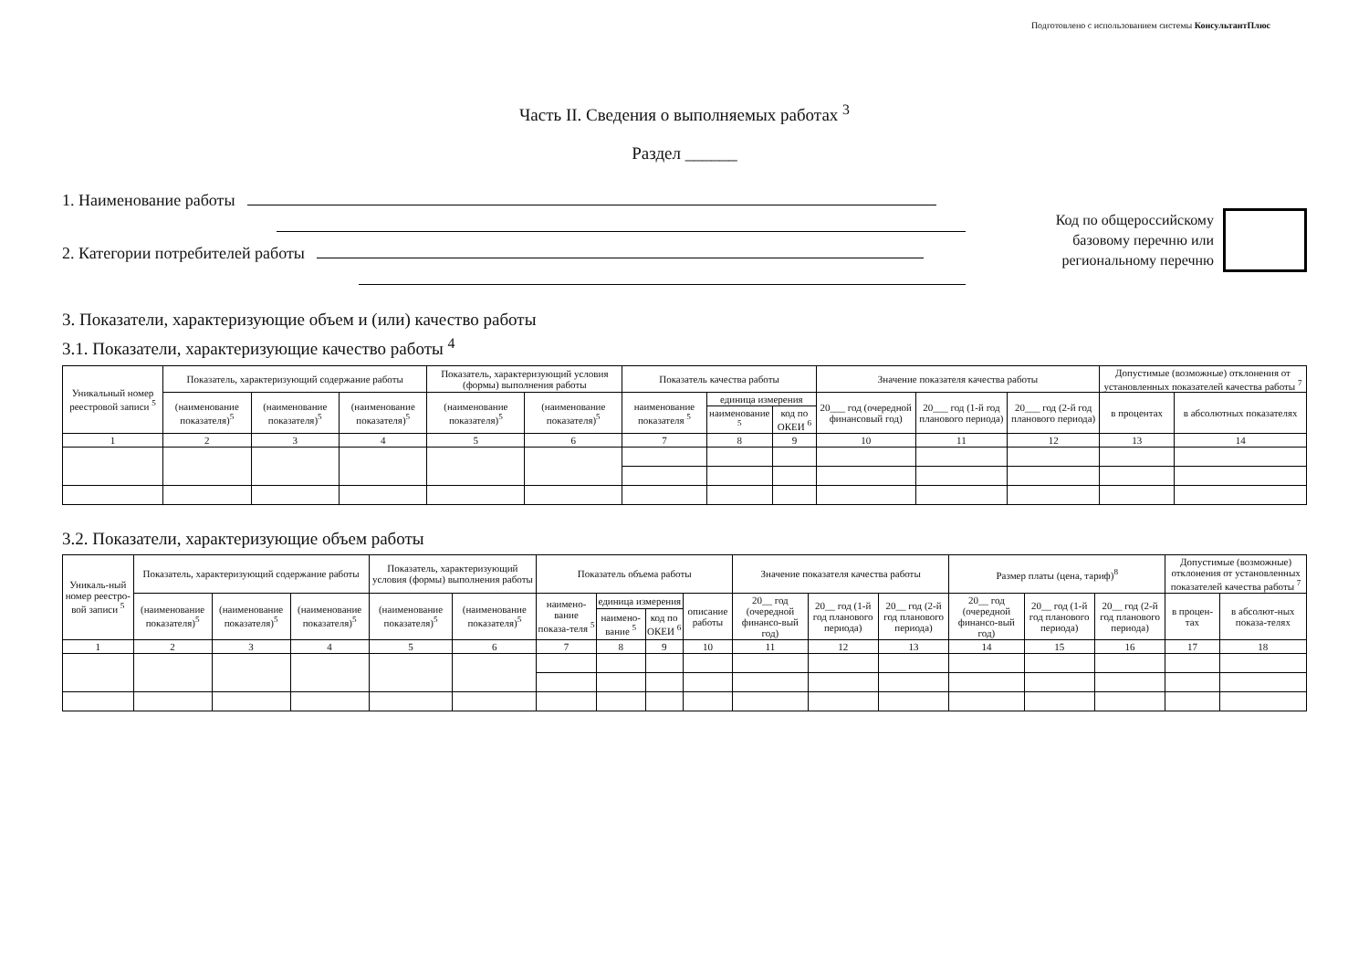Подготовлено с использованием системы КонсультантПлюс
Часть II. Сведения о выполняемых работах <sup>3</sup>
Раздел ______
1. Наименование работы
2. Категории потребителей работы
Код по общероссийскому
базовому перечню или
региональному перечню
3. Показатели, характеризующие объем и (или) качество работы
3.1. Показатели, характеризующие качество работы <sup>4</sup>
| Уникальный номер реестровой записи <sup>5</sup> | Показатель, характеризующий содержание работы | | | Показатель, характеризующий условия (формы) выполнения работы | | Показатель качества работы | | | Значение показателя качества работы | | | Допустимые (возможные) отклонения от установленных показателей качества работы <sup>7</sup> | |
| --- | --- | --- | --- | --- | --- | --- | --- | --- | --- | --- | --- | --- | --- |
| | (наименование показателя)<sup>5</sup> | (наименование показателя)<sup>5</sup> | (наименование показателя)<sup>5</sup> | (наименование показателя)<sup>5</sup> | (наименование показателя)<sup>5</sup> | наименование показателя <sup>5</sup> | единица измерения | | 20___ год (очередной финансовый год) | 20___ год (1-й год планового периода) | 20___ год (2-й год планового периода) | в процентах | в абсолютных показателях |
| | | | | | | | наименование <sup>5</sup> | код по ОКЕИ <sup>6</sup> | | | | | |
| 1 | 2 | 3 | 4 | 5 | 6 | 7 | 8 | 9 | 10 | 11 | 12 | 13 | 14 |
3.2. Показатели, характеризующие объем работы
| Уникаль-ный номер реестро-вой записи <sup>5</sup> | Показатель, характеризующий содержание работы | | | Показатель, характеризующий условия (формы) выполнения работы | | Показатель объема работы | | | | Значение показателя качества работы | | | Размер платы (цена, тариф)<sup>8</sup> | | | Допустимые (возможные) отклонения от установленных показателей качества работы <sup>7</sup> | |
| --- | --- | --- | --- | --- | --- | --- | --- | --- | --- | --- | --- | --- | --- | --- | --- | --- | --- |
| | (наименование показателя)<sup>5</sup> | (наименование показателя)<sup>5</sup> | (наименование показателя)<sup>5</sup> | (наименование показателя)<sup>5</sup> | (наименование показателя)<sup>5</sup> | наимено-вание показа-теля <sup>5</sup> | единица измерения | | описание работы | 20__ год (очередной финансо-вый год) | 20__ год (1-й год планового периода) | 20__ год (2-й год планового периода) | 20__ год (очередной финансо-вый год) | 20__ год (1-й год планового периода) | 20__ год (2-й год планового периода) | в процен-тах | в абсолют-ных показа-телях |
| | | | | | | | наимено-вание <sup>5</sup> | код по ОКЕИ <sup>6</sup> | | | | | | | | | |
| 1 | 2 | 3 | 4 | 5 | 6 | 7 | 8 | 9 | 10 | 11 | 12 | 13 | 14 | 15 | 16 | 17 | 18 |